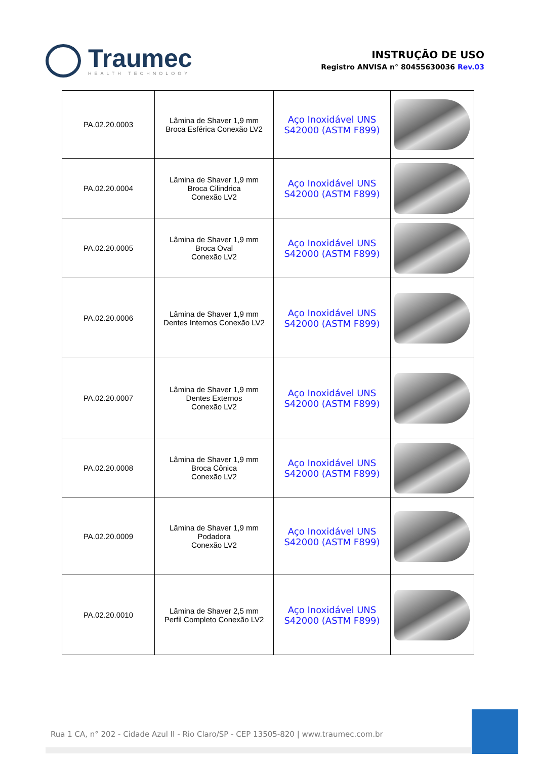Traumec
HEALTH TECHNOLOGY
INSTRUÇÃO DE USO
Registro ANVISA n° 80455630036 Rev.03
| PA.02.20.0003 | Lâmina de Shaver 1,9 mm Broca Esférica Conexão LV2 | Aço Inoxidável UNS S42000 (ASTM F899) | |
| PA.02.20.0004 | Lâmina de Shaver 1,9 mm Broca Cilindrica Conexão LV2 | Aço Inoxidável UNS S42000 (ASTM F899) | |
| PA.02.20.0005 | Lâmina de Shaver 1,9 mm Broca Oval Conexão LV2 | Aço Inoxidável UNS S42000 (ASTM F899) | |
| PA.02.20.0006 | Lâmina de Shaver 1,9 mm Dentes Internos Conexão LV2 | Aço Inoxidável UNS S42000 (ASTM F899) | |
| PA.02.20.0007 | Lâmina de Shaver 1,9 mm Dentes Externos Conexão LV2 | Aço Inoxidável UNS S42000 (ASTM F899) | |
| PA.02.20.0008 | Lâmina de Shaver 1,9 mm Broca Cônica Conexão LV2 | Aço Inoxidável UNS S42000 (ASTM F899) | |
| PA.02.20.0009 | Lâmina de Shaver 1,9 mm Podadora Conexão LV2 | Aço Inoxidável UNS S42000 (ASTM F899) | |
| PA.02.20.0010 | Lâmina de Shaver 2,5 mm Perfil Completo Conexão LV2 | Aço Inoxidável UNS S42000 (ASTM F899) | |
Rua 1 CA, n° 202 - Cidade Azul II - Rio Claro/SP - CEP 13505-820 | www.traumec.com.br